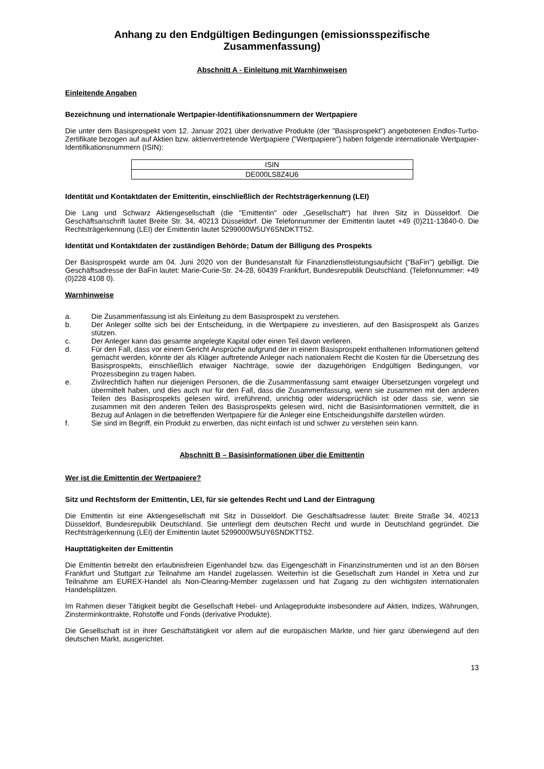Anhang zu den Endgültigen Bedingungen (emissionsspezifische Zusammenfassung)
Abschnitt A - Einleitung mit Warnhinweisen
Einleitende Angaben
Bezeichnung und internationale Wertpapier-Identifikationsnummern der Wertpapiere
Die unter dem Basisprospekt vom 12. Januar 2021 über derivative Produkte (der "Basisprospekt") angebotenen Endlos-Turbo-Zertifikate bezogen auf auf Aktien bzw. aktienvertretende Wertpapiere ("Wertpapiere") haben folgende internationale Wertpapier-Identifikationsnummern (ISIN):
| ISIN |
| DE000LS8Z4U6 |
Identität und Kontaktdaten der Emittentin, einschließlich der Rechtsträgerkennung (LEI)
Die Lang und Schwarz Aktiengesellschaft (die "Emittentin" oder „Gesellschaft“) hat ihren Sitz in Düsseldorf. Die Geschäftsanschrift lautet Breite Str. 34, 40213 Düsseldorf. Die Telefonnummer der Emittentin lautet +49 (0)211-13840-0. Die Rechtsträgerkennung (LEI) der Emittentin lautet 5299000W5UY6SNDKTT52.
Identität und Kontaktdaten der zuständigen Behörde; Datum der Billigung des Prospekts
Der Basisprospekt wurde am 04. Juni 2020 von der Bundesanstalt für Finanzdienstleistungsaufsicht ("BaFin") gebilligt. Die Geschäftsadresse der BaFin lautet: Marie-Curie-Str. 24-28, 60439 Frankfurt, Bundesrepublik Deutschland. (Telefonnummer: +49 (0)228 4108 0).
Warnhinweise
a. Die Zusammenfassung ist als Einleitung zu dem Basisprospekt zu verstehen.
b. Der Anleger sollte sich bei der Entscheidung, in die Wertpapiere zu investieren, auf den Basisprospekt als Ganzes stützen.
c. Der Anleger kann das gesamte angelegte Kapital oder einen Teil davon verlieren.
d. Für den Fall, dass vor einem Gericht Ansprüche aufgrund der in einem Basisprospekt enthaltenen Informationen geltend gemacht werden, könnte der als Kläger auftretende Anleger nach nationalem Recht die Kosten für die Übersetzung des Basisprospekts, einschließlich etwaiger Nachträge, sowie der dazugehörigen Endgültigen Bedingungen, vor Prozessbeginn zu tragen haben.
e. Zivilrechtlich haften nur diejenigen Personen, die die Zusammenfassung samt etwaiger Übersetzungen vorgelegt und übermittelt haben, und dies auch nur für den Fall, dass die Zusammenfassung, wenn sie zusammen mit den anderen Teilen des Basisprospekts gelesen wird, irreführend, unrichtig oder widersprüchlich ist oder dass sie, wenn sie zusammen mit den anderen Teilen des Basisprospekts gelesen wird, nicht die Basisinformationen vermittelt, die in Bezug auf Anlagen in die betreffenden Wertpapiere für die Anleger eine Entscheidungshilfe darstellen würden.
f. Sie sind im Begriff, ein Produkt zu erwerben, das nicht einfach ist und schwer zu verstehen sein kann.
Abschnitt B – Basisinformationen über die Emittentin
Wer ist die Emittentin der Wertpapiere?
Sitz und Rechtsform der Emittentin, LEI, für sie geltendes Recht und Land der Eintragung
Die Emittentin ist eine Aktiengesellschaft mit Sitz in Düsseldorf. Die Geschäftsadresse lautet: Breite Straße 34, 40213 Düsseldorf, Bundesrepublik Deutschland. Sie unterliegt dem deutschen Recht und wurde in Deutschland gegründet. Die Rechtsträgerkennung (LEI) der Emittentin lautet 5299000W5UY6SNDKTT52.
Haupttätigkeiten der Emittentin
Die Emittentin betreibt den erlaubnisfreien Eigenhandel bzw. das Eigengeschäft in Finanzinstrumenten und ist an den Börsen Frankfurt und Stuttgart zur Teilnahme am Handel zugelassen. Weiterhin ist die Gesellschaft zum Handel in Xetra und zur Teilnahme am EUREX-Handel als Non-Clearing-Member zugelassen und hat Zugang zu den wichtigsten internationalen Handelsplätzen.
Im Rahmen dieser Tätigkeit begibt die Gesellschaft Hebel- und Anlageprodukte insbesondere auf Aktien, Indizes, Währungen, Zinsterminkontrakte, Rohstoffe und Fonds (derivative Produkte).
Die Gesellschaft ist in ihrer Geschäftstätigkeit vor allem auf die europäischen Märkte, und hier ganz überwiegend auf den deutschen Markt, ausgerichtet.
13